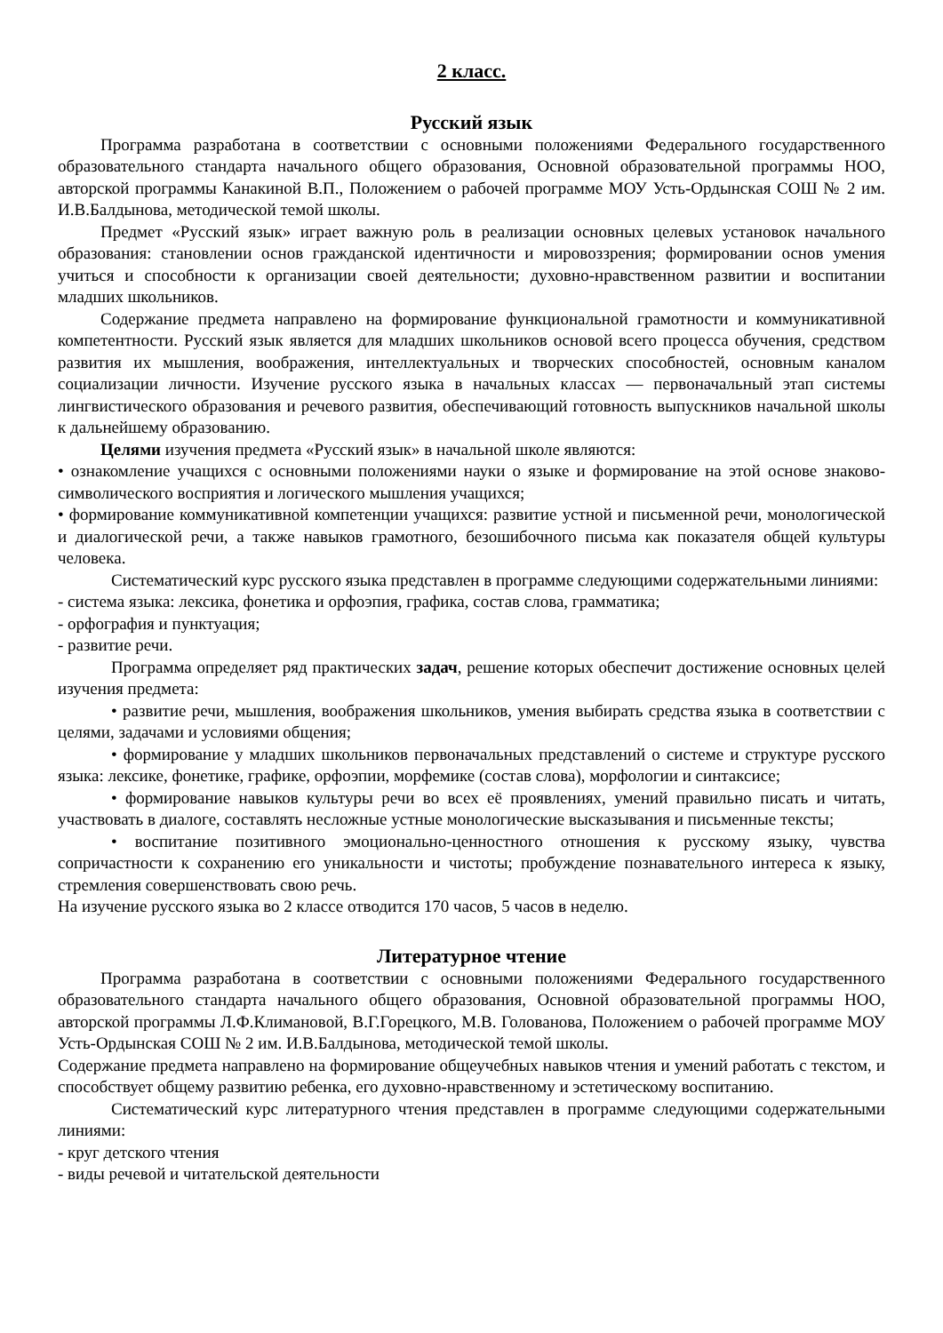2 класс.
Русский язык
Программа разработана в соответствии с основными положениями Федерального государственного образовательного стандарта начального общего образования, Основной образовательной программы НОО, авторской программы Канакиной В.П., Положением о рабочей программе МОУ Усть-Ордынская СОШ № 2 им. И.В.Балдынова, методической темой школы.
Предмет «Русский язык» играет важную роль в реализации основных целевых установок начального образования: становлении основ гражданской идентичности и мировоззрения; формировании основ умения учиться и способности к организации своей деятельности; духовно-нравственном развитии и воспитании младших школьников.
Содержание предмета направлено на формирование функциональной грамотности и коммуникативной компетентности. Русский язык является для младших школьников основой всего процесса обучения, средством развития их мышления, воображения, интеллектуальных и творческих способностей, основным каналом социализации личности. Изучение русского языка в начальных классах — первоначальный этап системы лингвистического образования и речевого развития, обеспечивающий готовность выпускников начальной школы к дальнейшему образованию.
Целями изучения предмета «Русский язык» в начальной школе являются:
• ознакомление учащихся с основными положениями науки о языке и формирование на этой основе знаково-символического восприятия и логического мышления учащихся;
• формирование коммуникативной компетенции учащихся: развитие устной и письменной речи, монологической и диалогической речи, а также навыков грамотного, безошибочного письма как показателя общей культуры человека.
Систематический курс русского языка представлен в программе следующими содержательными линиями:
- система языка: лексика, фонетика и орфоэпия, графика, состав слова, грамматика;
- орфография и пунктуация;
- развитие речи.
Программа определяет ряд практических задач, решение которых обеспечит достижение основных целей изучения предмета:
• развитие речи, мышления, воображения школьников, умения выбирать средства языка в соответствии с целями, задачами и условиями общения;
• формирование у младших школьников первоначальных представлений о системе и структуре русского языка: лексике, фонетике, графике, орфоэпии, морфемике (состав слова), морфологии и синтаксисе;
• формирование навыков культуры речи во всех её проявлениях, умений правильно писать и читать, участвовать в диалоге, составлять несложные устные монологические высказывания и письменные тексты;
• воспитание позитивного эмоционально-ценностного отношения к русскому языку, чувства сопричастности к сохранению его уникальности и чистоты; пробуждение познавательного интереса к языку, стремления совершенствовать свою речь.
На изучение русского языка во 2 классе отводится 170 часов, 5 часов в неделю.
Литературное чтение
Программа разработана в соответствии с основными положениями Федерального государственного образовательного стандарта начального общего образования, Основной образовательной программы НОО, авторской программы Л.Ф.Климановой, В.Г.Горецкого, М.В. Голованова, Положением о рабочей программе МОУ Усть-Ордынская СОШ № 2 им. И.В.Балдынова, методической темой школы.
Содержание предмета направлено на формирование общеучебных навыков чтения и умений работать с текстом, и способствует общему развитию ребенка, его духовно-нравственному и эстетическому воспитанию.
Систематический курс литературного чтения представлен в программе следующими содержательными линиями:
- круг детского чтения
- виды речевой и читательской деятельности